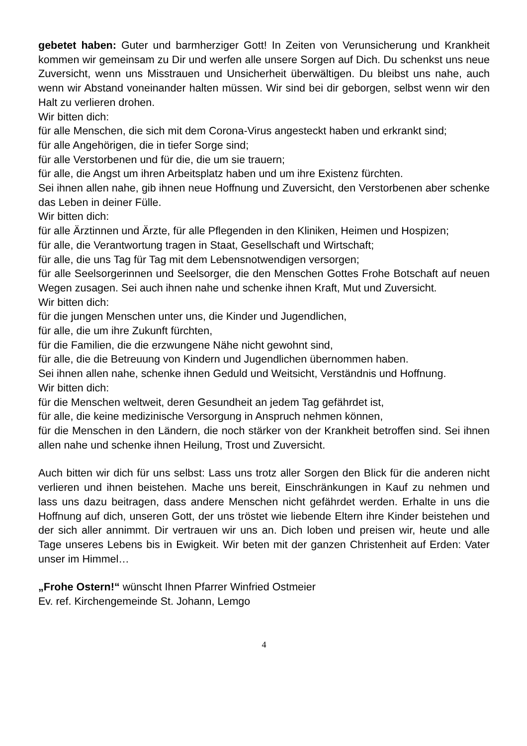gebetet haben: Guter und barmherziger Gott! In Zeiten von Verunsicherung und Krankheit kommen wir gemeinsam zu Dir und werfen alle unsere Sorgen auf Dich. Du schenkst uns neue Zuversicht, wenn uns Misstrauen und Unsicherheit überwältigen. Du bleibst uns nahe, auch wenn wir Abstand voneinander halten müssen. Wir sind bei dir geborgen, selbst wenn wir den Halt zu verlieren drohen.
Wir bitten dich:
für alle Menschen, die sich mit dem Corona-Virus angesteckt haben und erkrankt sind;
für alle Angehörigen, die in tiefer Sorge sind;
für alle Verstorbenen und für die, die um sie trauern;
für alle, die Angst um ihren Arbeitsplatz haben und um ihre Existenz fürchten.
Sei ihnen allen nahe, gib ihnen neue Hoffnung und Zuversicht, den Verstorbenen aber schenke das Leben in deiner Fülle.
Wir bitten dich:
für alle Ärztinnen und Ärzte, für alle Pflegenden in den Kliniken, Heimen und Hospizen;
für alle, die Verantwortung tragen in Staat, Gesellschaft und Wirtschaft;
für alle, die uns Tag für Tag mit dem Lebensnotwendigen versorgen;
für alle Seelsorgerinnen und Seelsorger, die den Menschen Gottes Frohe Botschaft auf neuen Wegen zusagen. Sei auch ihnen nahe und schenke ihnen Kraft, Mut und Zuversicht.
Wir bitten dich:
für die jungen Menschen unter uns, die Kinder und Jugendlichen,
für alle, die um ihre Zukunft fürchten,
für die Familien, die die erzwungene Nähe nicht gewohnt sind,
für alle, die die Betreuung von Kindern und Jugendlichen übernommen haben.
Sei ihnen allen nahe, schenke ihnen Geduld und Weitsicht, Verständnis und Hoffnung.
Wir bitten dich:
für die Menschen weltweit, deren Gesundheit an jedem Tag gefährdet ist,
für alle, die keine medizinische Versorgung in Anspruch nehmen können,
für die Menschen in den Ländern, die noch stärker von der Krankheit betroffen sind. Sei ihnen allen nahe und schenke ihnen Heilung, Trost und Zuversicht.
Auch bitten wir dich für uns selbst: Lass uns trotz aller Sorgen den Blick für die anderen nicht verlieren und ihnen beistehen. Mache uns bereit, Einschränkungen in Kauf zu nehmen und lass uns dazu beitragen, dass andere Menschen nicht gefährdet werden. Erhalte in uns die Hoffnung auf dich, unseren Gott, der uns tröstet wie liebende Eltern ihre Kinder beistehen und der sich aller annimmt. Dir vertrauen wir uns an. Dich loben und preisen wir, heute und alle Tage unseres Lebens bis in Ewigkeit. Wir beten mit der ganzen Christenheit auf Erden: Vater unser im Himmel…
„Frohe Ostern!“ wünscht Ihnen Pfarrer Winfried Ostmeier
Ev. ref. Kirchengemeinde St. Johann, Lemgo
4